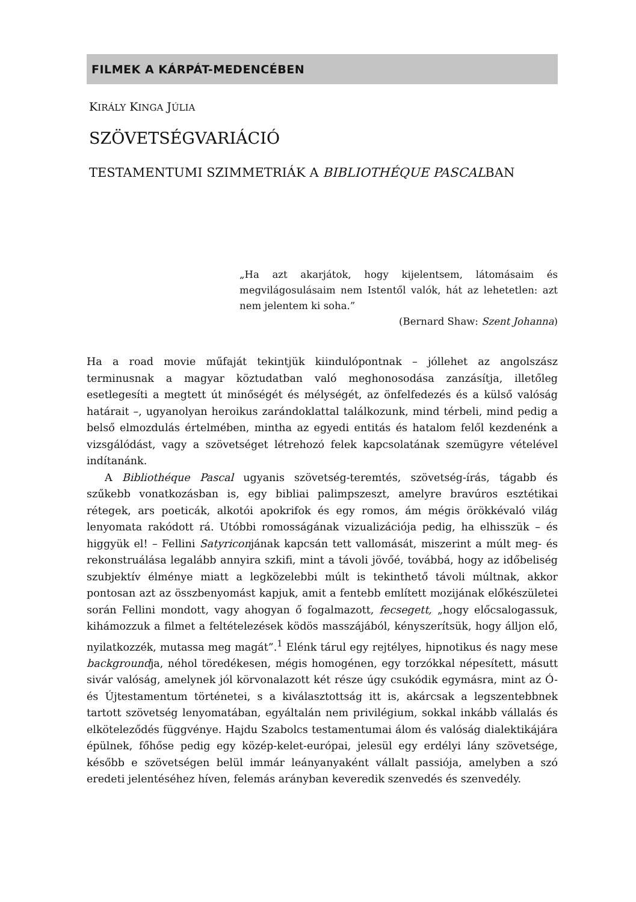FILMEK A KÁRPÁT-MEDENCÉBEN
KIRÁLY KINGA JÚLIA
SZÖVETSÉGVARIÁCIÓ
TESTAMENTUMI SZIMMETRIÁK A BIBLIOTHÉQUE PASCALBAN
„Ha azt akarjátok, hogy kijelentsem, látomásaim és megvilágosulásaim nem Istentől valók, hát az lehetetlen: azt nem jelentem ki soha.”
(Bernard Shaw: Szent Johanna)
Ha a road movie műfaját tekintjük kiindulópontnak – jóllehet az angolszász terminusnak a magyar köztudatban való meghonosodása zanzásítja, illetőleg esetlegesíti a megtett út minőségét és mélységét, az önfelfedezés és a külső valóság határait –, ugyanolyan heroikus zarándoklattal találkozunk, mind térbeli, mind pedig a belső elmozdulás értelmében, mintha az egyedi entitás és hatalom felől kezdenénk a vizsgálódást, vagy a szövetséget létrehozó felek kapcsolatának szemügyre vételével indítanánk.
A Bibliothéque Pascal ugyanis szövetség-teremtés, szövetség-írás, tágabb és szűkebb vonatkozásban is, egy bibliai palimpszeszt, amelyre bravúros esztétikai rétegek, ars poeticák, alkotói apokrifok és egy romos, ám mégis örökkévaló világ lenyomata rakódott rá. Utóbbi romosságának vizualizációja pedig, ha elhisszük – és higgyük el! – Fellini Satyriconjának kapcsán tett vallomását, miszerint a múlt meg- és rekonstruálása legalább annyira szkifi, mint a távoli jövőé, továbbá, hogy az időbeliség szubjektív élménye miatt a legközelebbi múlt is tekinthető távoli múltnak, akkor pontosan azt az összbenyomást kapjuk, amit a fentebb említett mozijának előkészületei során Fellini mondott, vagy ahogyan ő fogalmazott, fecsegett, „hogy előcsalogassuk, kihámozzuk a filmet a feltételezések ködös masszájából, kényszerítsük, hogy álljon elő, nyilatkozzék, mutassa meg magát”.<sup>1</sup> Elénk tárul egy rejtélyes, hipnotikus és nagy mese backgroundja, néhol töredékesen, mégis homogénen, egy torzókkal népesített, másutt sivár valóság, amelynek jól körvonalazott két része úgy csukódik egymásra, mint az Ó- és Újtestamentum történetei, s a kiválasztottság itt is, akárcsak a legszentebbnek tartott szövetség lenyomatában, egyáltalán nem privilégium, sokkal inkább vállalás és elköteleződés függvénye. Hajdu Szabolcs testamentumai álom és valóság dialektikájára épülnek, főhőse pedig egy közép-kelet-európai, jelesül egy erdélyi lány szövetsége, később e szövetségen belül immár leányanyaként vállalt passiója, amelyben a szó eredeti jelentéséhez híven, felemás arányban keveredik szenvedés és szenvedély.